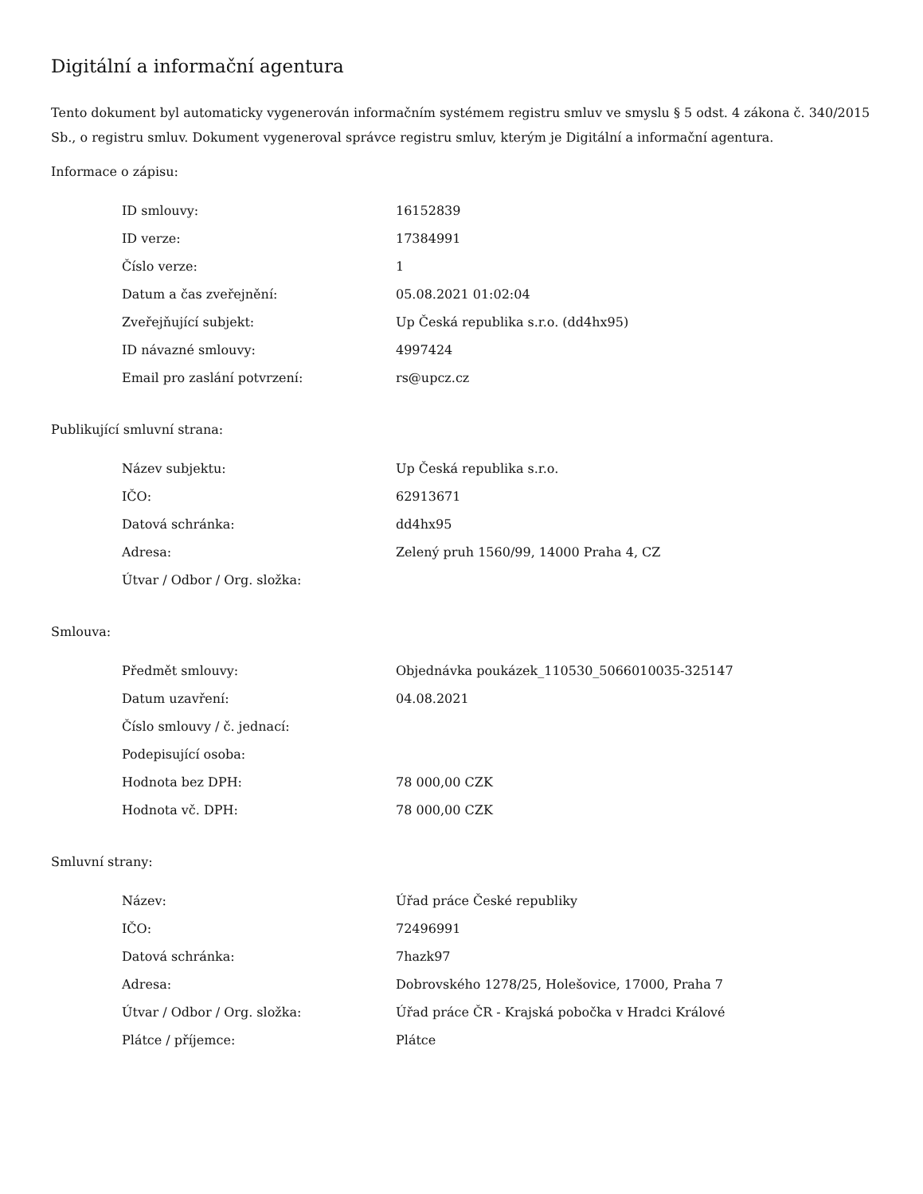Digitální a informační agentura
Tento dokument byl automaticky vygenerován informačním systémem registru smluv ve smyslu § 5 odst. 4 zákona č. 340/2015 Sb., o registru smluv. Dokument vygeneroval správce registru smluv, kterým je Digitální a informační agentura.
Informace o zápisu:
| ID smlouvy: | 16152839 |
| ID verze: | 17384991 |
| Číslo verze: | 1 |
| Datum a čas zveřejnění: | 05.08.2021 01:02:04 |
| Zveřejňující subjekt: | Up Česká republika s.r.o. (dd4hx95) |
| ID návazné smlouvy: | 4997424 |
| Email pro zaslání potvrzení: | rs@upcz.cz |
Publikující smluvní strana:
| Název subjektu: | Up Česká republika s.r.o. |
| IČO: | 62913671 |
| Datová schránka: | dd4hx95 |
| Adresa: | Zelený pruh 1560/99, 14000 Praha 4, CZ |
| Útvar / Odbor / Org. složka: | |
Smlouva:
| Předmět smlouvy: | Objednávka poukázek_110530_5066010035-325147 |
| Datum uzavření: | 04.08.2021 |
| Číslo smlouvy / č. jednací: | |
| Podepisující osoba: | |
| Hodnota bez DPH: | 78 000,00 CZK |
| Hodnota vč. DPH: | 78 000,00 CZK |
Smluvní strany:
| Název: | Úřad práce České republiky |
| IČO: | 72496991 |
| Datová schránka: | 7hazk97 |
| Adresa: | Dobrovského 1278/25, Holešovice, 17000, Praha 7 |
| Útvar / Odbor / Org. složka: | Úřad práce ČR - Krajská pobočka v Hradci Králové |
| Plátce / příjemce: | Plátce |